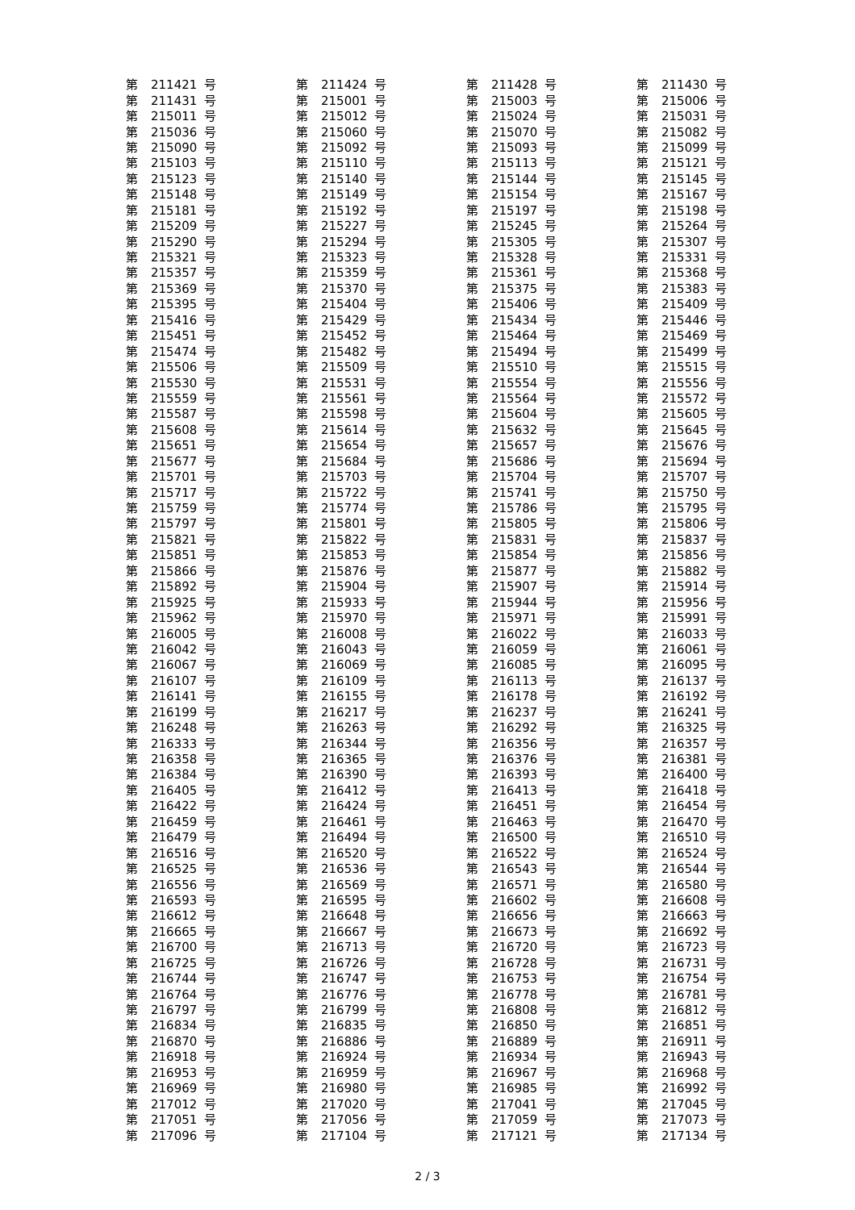| 第 | 211421 | 号 | 第 | 211424 | 号 | 第 | 211428 | 号 | 第 | 211430 | 号 |
| 第 | 211431 | 号 | 第 | 215001 | 号 | 第 | 215003 | 号 | 第 | 215006 | 号 |
| 第 | 215011 | 号 | 第 | 215012 | 号 | 第 | 215024 | 号 | 第 | 215031 | 号 |
| 第 | 215036 | 号 | 第 | 215060 | 号 | 第 | 215070 | 号 | 第 | 215082 | 号 |
| 第 | 215090 | 号 | 第 | 215092 | 号 | 第 | 215093 | 号 | 第 | 215099 | 号 |
| 第 | 215103 | 号 | 第 | 215110 | 号 | 第 | 215113 | 号 | 第 | 215121 | 号 |
| 第 | 215123 | 号 | 第 | 215140 | 号 | 第 | 215144 | 号 | 第 | 215145 | 号 |
| 第 | 215148 | 号 | 第 | 215149 | 号 | 第 | 215154 | 号 | 第 | 215167 | 号 |
| 第 | 215181 | 号 | 第 | 215192 | 号 | 第 | 215197 | 号 | 第 | 215198 | 号 |
| 第 | 215209 | 号 | 第 | 215227 | 号 | 第 | 215245 | 号 | 第 | 215264 | 号 |
| 第 | 215290 | 号 | 第 | 215294 | 号 | 第 | 215305 | 号 | 第 | 215307 | 号 |
| 第 | 215321 | 号 | 第 | 215323 | 号 | 第 | 215328 | 号 | 第 | 215331 | 号 |
| 第 | 215357 | 号 | 第 | 215359 | 号 | 第 | 215361 | 号 | 第 | 215368 | 号 |
| 第 | 215369 | 号 | 第 | 215370 | 号 | 第 | 215375 | 号 | 第 | 215383 | 号 |
| 第 | 215395 | 号 | 第 | 215404 | 号 | 第 | 215406 | 号 | 第 | 215409 | 号 |
| 第 | 215416 | 号 | 第 | 215429 | 号 | 第 | 215434 | 号 | 第 | 215446 | 号 |
| 第 | 215451 | 号 | 第 | 215452 | 号 | 第 | 215464 | 号 | 第 | 215469 | 号 |
| 第 | 215474 | 号 | 第 | 215482 | 号 | 第 | 215494 | 号 | 第 | 215499 | 号 |
| 第 | 215506 | 号 | 第 | 215509 | 号 | 第 | 215510 | 号 | 第 | 215515 | 号 |
| 第 | 215530 | 号 | 第 | 215531 | 号 | 第 | 215554 | 号 | 第 | 215556 | 号 |
| 第 | 215559 | 号 | 第 | 215561 | 号 | 第 | 215564 | 号 | 第 | 215572 | 号 |
| 第 | 215587 | 号 | 第 | 215598 | 号 | 第 | 215604 | 号 | 第 | 215605 | 号 |
| 第 | 215608 | 号 | 第 | 215614 | 号 | 第 | 215632 | 号 | 第 | 215645 | 号 |
| 第 | 215651 | 号 | 第 | 215654 | 号 | 第 | 215657 | 号 | 第 | 215676 | 号 |
| 第 | 215677 | 号 | 第 | 215684 | 号 | 第 | 215686 | 号 | 第 | 215694 | 号 |
| 第 | 215701 | 号 | 第 | 215703 | 号 | 第 | 215704 | 号 | 第 | 215707 | 号 |
| 第 | 215717 | 号 | 第 | 215722 | 号 | 第 | 215741 | 号 | 第 | 215750 | 号 |
| 第 | 215759 | 号 | 第 | 215774 | 号 | 第 | 215786 | 号 | 第 | 215795 | 号 |
| 第 | 215797 | 号 | 第 | 215801 | 号 | 第 | 215805 | 号 | 第 | 215806 | 号 |
| 第 | 215821 | 号 | 第 | 215822 | 号 | 第 | 215831 | 号 | 第 | 215837 | 号 |
| 第 | 215851 | 号 | 第 | 215853 | 号 | 第 | 215854 | 号 | 第 | 215856 | 号 |
| 第 | 215866 | 号 | 第 | 215876 | 号 | 第 | 215877 | 号 | 第 | 215882 | 号 |
| 第 | 215892 | 号 | 第 | 215904 | 号 | 第 | 215907 | 号 | 第 | 215914 | 号 |
| 第 | 215925 | 号 | 第 | 215933 | 号 | 第 | 215944 | 号 | 第 | 215956 | 号 |
| 第 | 215962 | 号 | 第 | 215970 | 号 | 第 | 215971 | 号 | 第 | 215991 | 号 |
| 第 | 216005 | 号 | 第 | 216008 | 号 | 第 | 216022 | 号 | 第 | 216033 | 号 |
| 第 | 216042 | 号 | 第 | 216043 | 号 | 第 | 216059 | 号 | 第 | 216061 | 号 |
| 第 | 216067 | 号 | 第 | 216069 | 号 | 第 | 216085 | 号 | 第 | 216095 | 号 |
| 第 | 216107 | 号 | 第 | 216109 | 号 | 第 | 216113 | 号 | 第 | 216137 | 号 |
| 第 | 216141 | 号 | 第 | 216155 | 号 | 第 | 216178 | 号 | 第 | 216192 | 号 |
| 第 | 216199 | 号 | 第 | 216217 | 号 | 第 | 216237 | 号 | 第 | 216241 | 号 |
| 第 | 216248 | 号 | 第 | 216263 | 号 | 第 | 216292 | 号 | 第 | 216325 | 号 |
| 第 | 216333 | 号 | 第 | 216344 | 号 | 第 | 216356 | 号 | 第 | 216357 | 号 |
| 第 | 216358 | 号 | 第 | 216365 | 号 | 第 | 216376 | 号 | 第 | 216381 | 号 |
| 第 | 216384 | 号 | 第 | 216390 | 号 | 第 | 216393 | 号 | 第 | 216400 | 号 |
| 第 | 216405 | 号 | 第 | 216412 | 号 | 第 | 216413 | 号 | 第 | 216418 | 号 |
| 第 | 216422 | 号 | 第 | 216424 | 号 | 第 | 216451 | 号 | 第 | 216454 | 号 |
| 第 | 216459 | 号 | 第 | 216461 | 号 | 第 | 216463 | 号 | 第 | 216470 | 号 |
| 第 | 216479 | 号 | 第 | 216494 | 号 | 第 | 216500 | 号 | 第 | 216510 | 号 |
| 第 | 216516 | 号 | 第 | 216520 | 号 | 第 | 216522 | 号 | 第 | 216524 | 号 |
| 第 | 216525 | 号 | 第 | 216536 | 号 | 第 | 216543 | 号 | 第 | 216544 | 号 |
| 第 | 216556 | 号 | 第 | 216569 | 号 | 第 | 216571 | 号 | 第 | 216580 | 号 |
| 第 | 216593 | 号 | 第 | 216595 | 号 | 第 | 216602 | 号 | 第 | 216608 | 号 |
| 第 | 216612 | 号 | 第 | 216648 | 号 | 第 | 216656 | 号 | 第 | 216663 | 号 |
| 第 | 216665 | 号 | 第 | 216667 | 号 | 第 | 216673 | 号 | 第 | 216692 | 号 |
| 第 | 216700 | 号 | 第 | 216713 | 号 | 第 | 216720 | 号 | 第 | 216723 | 号 |
| 第 | 216725 | 号 | 第 | 216726 | 号 | 第 | 216728 | 号 | 第 | 216731 | 号 |
| 第 | 216744 | 号 | 第 | 216747 | 号 | 第 | 216753 | 号 | 第 | 216754 | 号 |
| 第 | 216764 | 号 | 第 | 216776 | 号 | 第 | 216778 | 号 | 第 | 216781 | 号 |
| 第 | 216797 | 号 | 第 | 216799 | 号 | 第 | 216808 | 号 | 第 | 216812 | 号 |
| 第 | 216834 | 号 | 第 | 216835 | 号 | 第 | 216850 | 号 | 第 | 216851 | 号 |
| 第 | 216870 | 号 | 第 | 216886 | 号 | 第 | 216889 | 号 | 第 | 216911 | 号 |
| 第 | 216918 | 号 | 第 | 216924 | 号 | 第 | 216934 | 号 | 第 | 216943 | 号 |
| 第 | 216953 | 号 | 第 | 216959 | 号 | 第 | 216967 | 号 | 第 | 216968 | 号 |
| 第 | 216969 | 号 | 第 | 216980 | 号 | 第 | 216985 | 号 | 第 | 216992 | 号 |
| 第 | 217012 | 号 | 第 | 217020 | 号 | 第 | 217041 | 号 | 第 | 217045 | 号 |
| 第 | 217051 | 号 | 第 | 217056 | 号 | 第 | 217059 | 号 | 第 | 217073 | 号 |
| 第 | 217096 | 号 | 第 | 217104 | 号 | 第 | 217121 | 号 | 第 | 217134 | 号 |
2 / 3